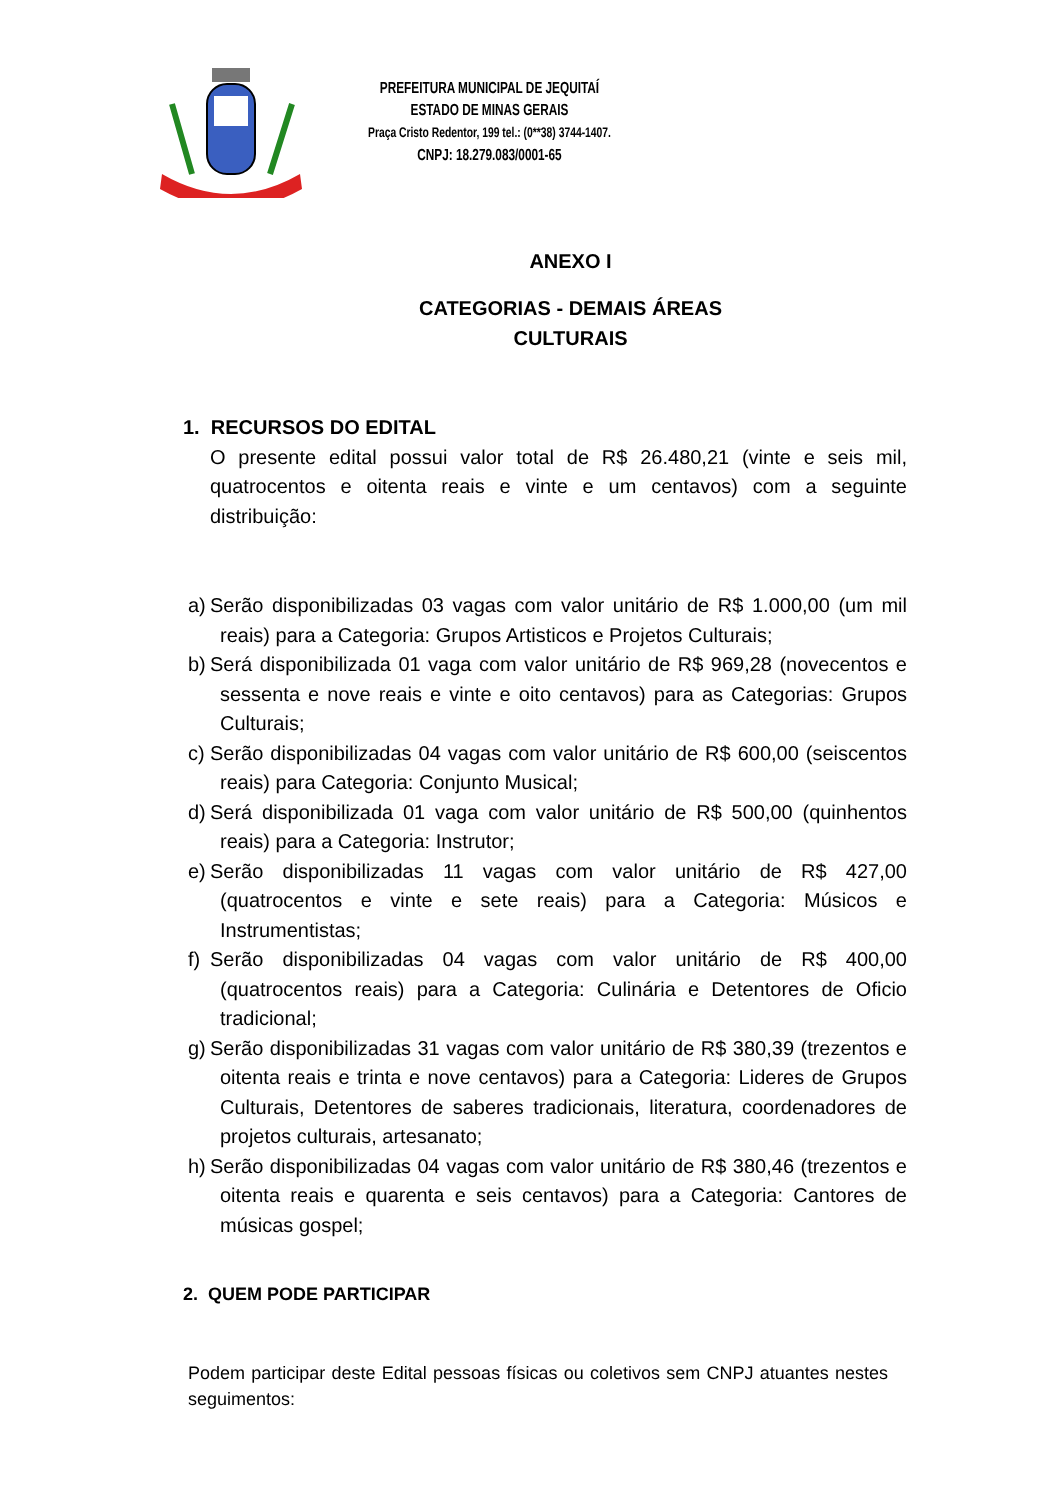PREFEITURA MUNICIPAL DE JEQUITAÍ
ESTADO DE MINAS GERAIS
Praça Cristo Redentor, 199 tel.: (0**38) 3744-1407.
CNPJ: 18.279.083/0001-65
ANEXO I
CATEGORIAS - DEMAIS ÁREAS
CULTURAIS
1. RECURSOS DO EDITAL
O presente edital possui valor total de R$ 26.480,21 (vinte e seis mil, quatrocentos e oitenta reais e vinte e um centavos) com a seguinte distribuição:
a) Serão disponibilizadas 03 vagas com valor unitário de R$ 1.000,00 (um mil reais) para a Categoria: Grupos Artisticos e Projetos Culturais;
b) Será disponibilizada 01 vaga com valor unitário de R$ 969,28 (novecentos e sessenta e nove reais e vinte e oito centavos) para as Categorias: Grupos Culturais;
c) Serão disponibilizadas 04 vagas com valor unitário de R$ 600,00 (seiscentos reais) para Categoria: Conjunto Musical;
d) Será disponibilizada 01 vaga com valor unitário de R$ 500,00 (quinhentos reais) para a Categoria: Instrutor;
e) Serão disponibilizadas 11 vagas com valor unitário de R$ 427,00 (quatrocentos e vinte e sete reais) para a Categoria: Músicos e Instrumentistas;
f) Serão disponibilizadas 04 vagas com valor unitário de R$ 400,00 (quatrocentos reais) para a Categoria: Culinária e Detentores de Oficio tradicional;
g) Serão disponibilizadas 31 vagas com valor unitário de R$ 380,39 (trezentos e oitenta reais e trinta e nove centavos) para a Categoria: Lideres de Grupos Culturais, Detentores de saberes tradicionais, literatura, coordenadores de projetos culturais, artesanato;
h) Serão disponibilizadas 04 vagas com valor unitário de R$ 380,46 (trezentos e oitenta reais e quarenta e seis centavos) para a Categoria: Cantores de músicas gospel;
2. QUEM PODE PARTICIPAR
Podem participar deste Edital pessoas físicas ou coletivos sem CNPJ atuantes nestes seguimentos: